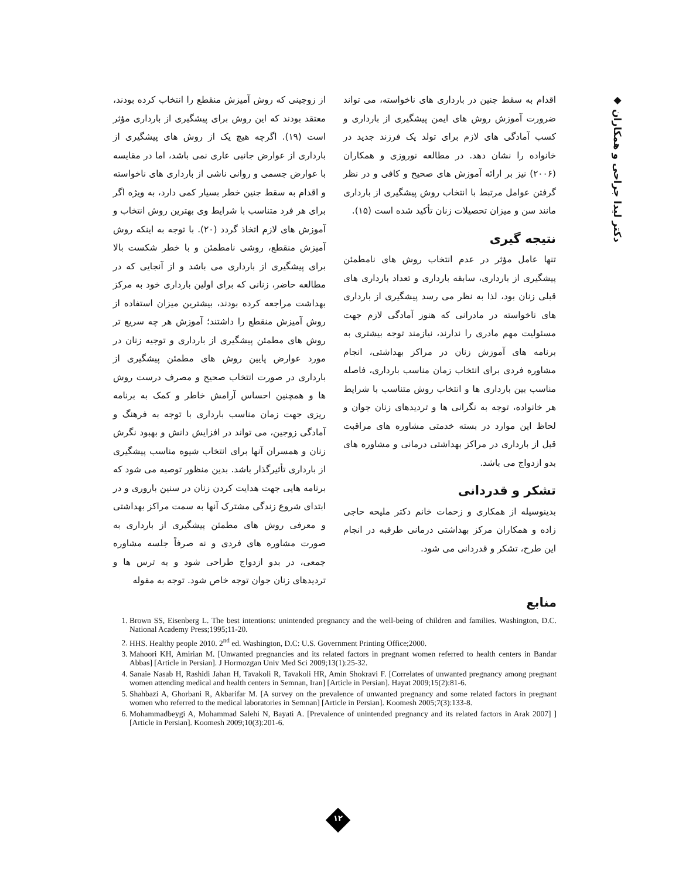◆ دکتر لیدا جراحی و همکاران
از زوجینی که روش آمیزش منقطع را انتخاب کرده بودند، معتقد بودند که این روش برای پیشگیری از بارداری مؤثر است (۱۹). اگرچه هیچ یک از روش های پیشگیری از بارداری از عوارض جانبی عاری نمی باشد، اما در مقایسه با عوارض جسمی و روانی ناشی از بارداری های ناخواسته و اقدام به سقط جنین خطر بسیار کمی دارد، به ویژه اگر برای هر فرد متناسب با شرایط وی بهترین روش انتخاب و آموزش های لازم اتخاذ گردد (۲۰). با توجه به اینکه روش آمیزش منقطع، روشی نامطمئن و با خطر شکست بالا برای پیشگیری از بارداری می باشد و از آنجایی که در مطالعه حاضر، زنانی که برای اولین بارداری خود به مرکز بهداشت مراجعه کرده بودند، بیشترین میزان استفاده از روش آمیزش منقطع را داشتند؛ آموزش هر چه سریع تر روش های مطمئن پیشگیری از بارداری و توجیه زنان در مورد عوارض پایین روش های مطمئن پیشگیری از بارداری در صورت انتخاب صحیح و مصرف درست روش ها و همچنین احساس آرامش خاطر و کمک به برنامه ریزی جهت زمان مناسب بارداری با توجه به فرهنگ و آمادگی زوجین، می تواند در افزایش دانش و بهبود نگرش زنان و همسران آنها برای انتخاب شیوه مناسب پیشگیری از بارداری تأثیرگذار باشد. بدین منظور توصیه می شود که برنامه هایی جهت هدایت کردن زنان در سنین باروری و در ابتدای شروع زندگی مشترک آنها به سمت مراکز بهداشتی و معرفی روش های مطمئن پیشگیری از بارداری به صورت مشاوره های فردی و نه صرفاً جلسه مشاوره جمعی، در بدو ازدواج طراحی شود و به ترس ها و تردیدهای زنان جوان توجه خاص شود. توجه به مقوله
اقدام به سقط جنین در بارداری های ناخواسته، می تواند ضرورت آموزش روش های ایمن پیشگیری از بارداری و کسب آمادگی های لازم برای تولد یک فرزند جدید در خانواده را نشان دهد. در مطالعه نوروزی و همکاران (۲۰۰۶) نیز بر ارائه آموزش های صحیح و کافی و در نظر گرفتن عوامل مرتبط با انتخاب روش پیشگیری از بارداری مانند سن و میزان تحصیلات زنان تأکید شده است (۱۵).
نتیجه گیری
تنها عامل مؤثر در عدم انتخاب روش های نامطمئن پیشگیری از بارداری، سابقه بارداری و تعداد بارداری های قبلی زنان بود، لذا به نظر می رسد پیشگیری از بارداری های ناخواسته در مادرانی که هنوز آمادگی لازم جهت مسئولیت مهم مادری را ندارند، نیازمند توجه بیشتری به برنامه های آموزش زنان در مراکز بهداشتی، انجام مشاوره فردی برای انتخاب زمان مناسب بارداری، فاصله مناسب بین بارداری ها و انتخاب روش متناسب با شرایط هر خانواده، توجه به نگرانی ها و تردیدهای زنان جوان و لحاظ این موارد در بسته خدمتی مشاوره های مراقبت قبل از بارداری در مراکز بهداشتی درمانی و مشاوره های بدو ازدواج می باشد.
تشکر و قدردانی
بدینوسیله از همکاری و زحمات خانم دکتر ملیحه حاجی زاده و همکاران مرکز بهداشتی درمانی طرقبه در انجام این طرح، تشکر و قدردانی می شود.
منابع
1. Brown SS, Eisenberg L. The best intentions: unintended pregnancy and the well-being of children and families. Washington, D.C. National Academy Press;1995;11-20.
2. HHS. Healthy people 2010. 2<sup>nd</sup> ed. Washington, D.C: U.S. Government Printing Office;2000.
3. Mahoori KH, Amirian M. [Unwanted pregnancies and its related factors in pregnant women referred to health centers in Bandar Abbas] [Article in Persian]. J Hormozgan Univ Med Sci 2009;13(1):25-32.
4. Sanaie Nasab H, Rashidi Jahan H, Tavakoli R, Tavakoli HR, Amin Shokravi F. [Correlates of unwanted pregnancy among pregnant women attending medical and health centers in Semnan, Iran] [Article in Persian]. Hayat 2009;15(2):81-6.
5. Shahbazi A, Ghorbani R, Akbarifar M. [A survey on the prevalence of unwanted pregnancy and some related factors in pregnant women who referred to the medical laboratories in Semnan] [Article in Persian]. Koomesh 2005;7(3):133-8.
6. Mohammadbeygi A, Mohammad Salehi N, Bayati A. [Prevalence of unintended pregnancy and its related factors in Arak 2007] ][Article in Persian]. Koomesh 2009;10(3):201-6.
۱۲